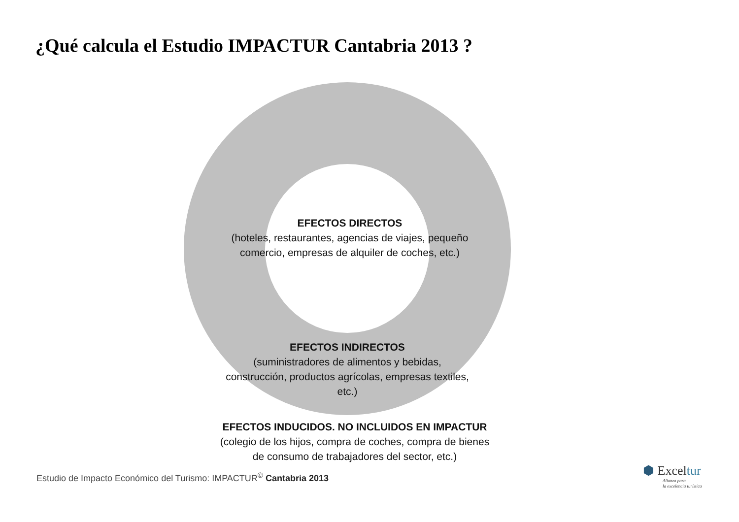¿Qué calcula el Estudio IMPACTUR Cantabria 2013 ?
EFECTOS DIRECTOS
(hoteles, restaurantes, agencias de viajes, pequeño comercio, empresas de alquiler de coches, etc.)
EFECTOS INDIRECTOS
(suministradores de alimentos y bebidas, construcción, productos agrícolas, empresas textiles, etc.)
EFECTOS INDUCIDOS. NO INCLUIDOS EN IMPACTUR
(colegio de los hijos, compra de coches, compra de bienes de consumo de trabajadores del sector, etc.)
Estudio de Impacto Económico del Turismo: IMPACTUR<sup>©</sup> Cantabria 2013
⬢ Exceltur
Alianza para
la excelencia turística